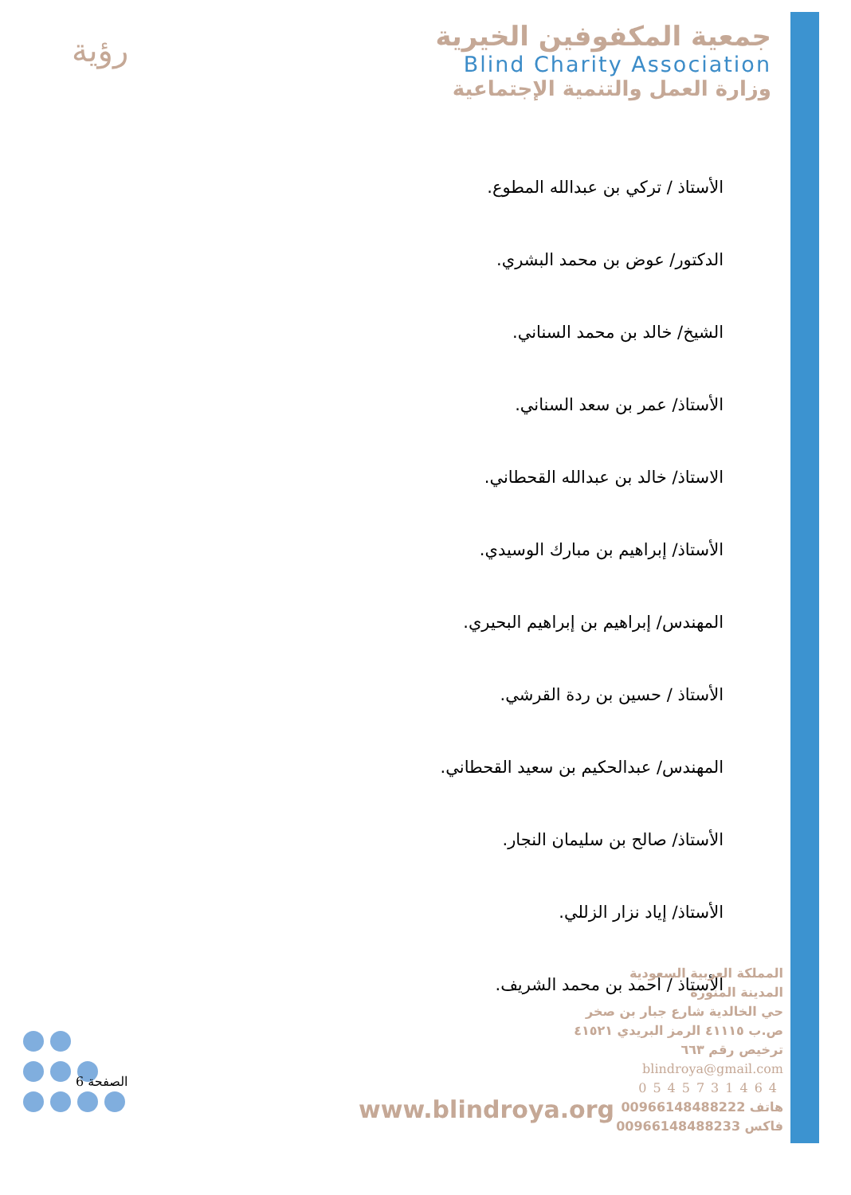رؤية
جمعية المكفوفين الخيرية
Blind Charity Association
وزارة العمل والتنمية الإجتماعية
الأستاذ / تركي بن عبدالله المطوع.
الدكتور/ عوض بن محمد البشري.
الشيخ/ خالد بن محمد السناني.
الأستاذ/ عمر بن سعد السناني.
الاستاذ/ خالد بن عبدالله القحطاني.
الأستاذ/ إبراهيم بن مبارك الوسيدي.
المهندس/ إبراهيم بن إبراهيم البحيري.
الأستاذ / حسين بن ردة القرشي.
المهندس/ عبدالحكيم بن سعيد القحطاني.
الأستاذ/ صالح بن سليمان النجار.
الأستاذ/ إياد نزار الزللي.
الأستاذ / أحمد بن محمد الشريف.
المملكة العربية السعودية
المدينة المنورة
حي الخالدية شارع جبار بن صخر
ص.ب ٤١١١٥ الرمز البريدي ٤١٥٢١
ترخيص رقم ٦٦٣
blindroya@gmail.com
0545731464
هاتف 00966148488222
فاكس 00966148488233
الصفحة 6
www.blindroya.org